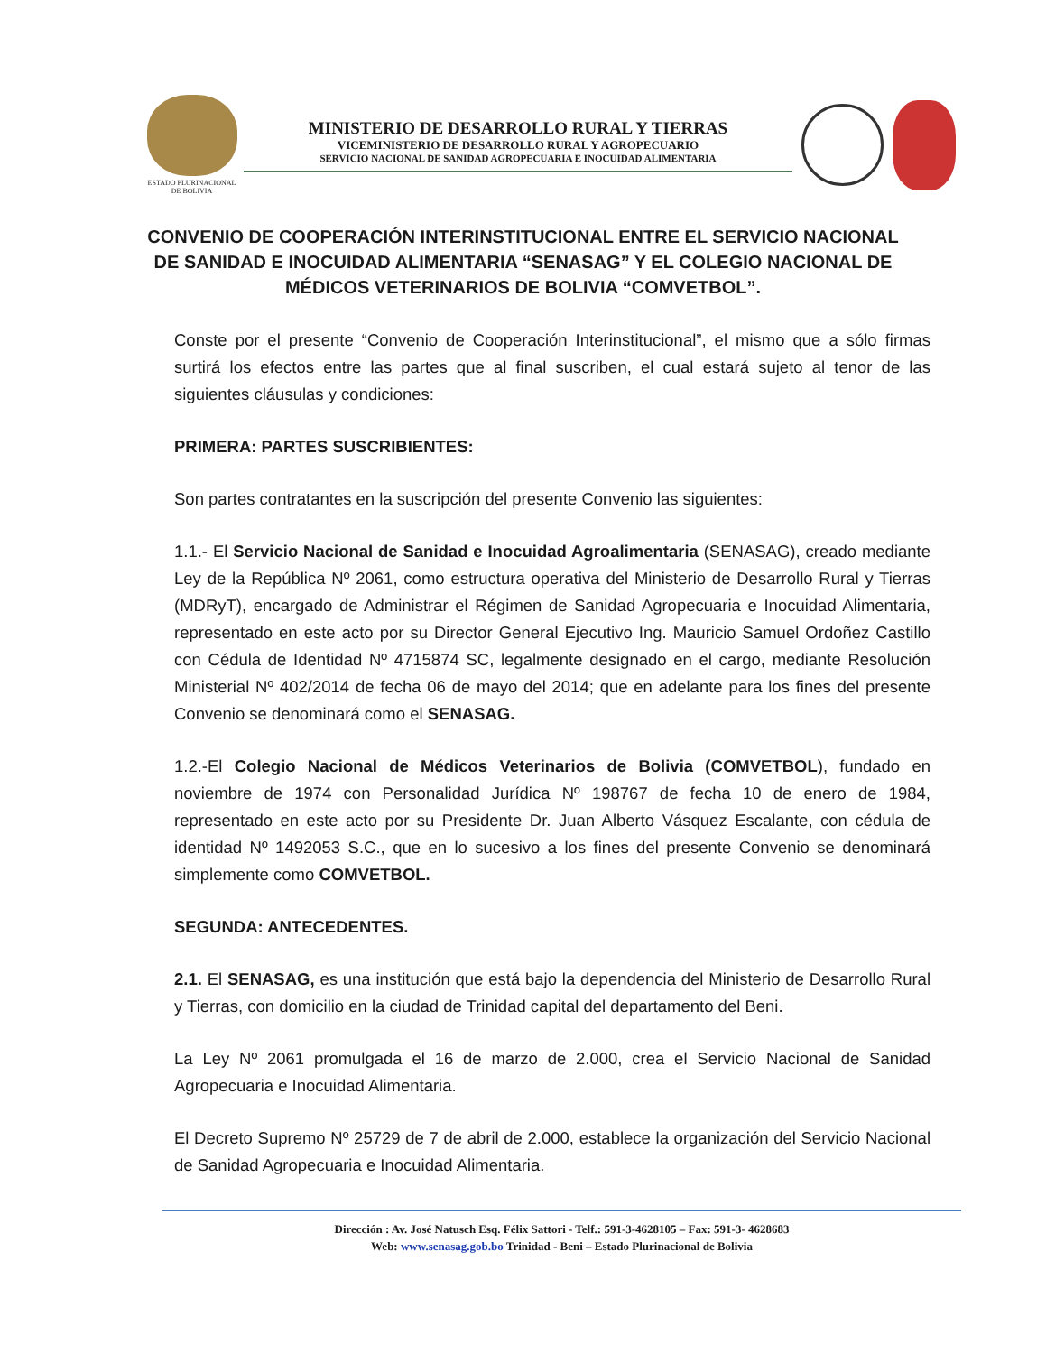ESTADO PLURINACIONAL
DE BOLIVIA
MINISTERIO DE DESARROLLO RURAL Y TIERRAS
VICEMINISTERIO DE DESARROLLO RURAL Y AGROPECUARIO
SERVICIO NACIONAL DE SANIDAD AGROPECUARIA E INOCUIDAD ALIMENTARIA
CONVENIO DE COOPERACIÓN INTERINSTITUCIONAL ENTRE EL SERVICIO NACIONAL DE SANIDAD E INOCUIDAD ALIMENTARIA “SENASAG” Y EL COLEGIO NACIONAL DE MÉDICOS VETERINARIOS DE BOLIVIA “COMVETBOL”.
Conste por el presente “Convenio de Cooperación Interinstitucional”, el mismo que a sólo firmas surtirá los efectos entre las partes que al final suscriben, el cual estará sujeto al tenor de las siguientes cláusulas y condiciones:
PRIMERA: PARTES SUSCRIBIENTES:
Son partes contratantes en la suscripción del presente Convenio las siguientes:
1.1.- El Servicio Nacional de Sanidad e Inocuidad Agroalimentaria (SENASAG), creado mediante Ley de la República Nº 2061, como estructura operativa del Ministerio de Desarrollo Rural y Tierras (MDRyT), encargado de Administrar el Régimen de Sanidad Agropecuaria e Inocuidad Alimentaria, representado en este acto por su Director General Ejecutivo Ing. Mauricio Samuel Ordoñez Castillo con Cédula de Identidad Nº 4715874 SC, legalmente designado en el cargo, mediante Resolución Ministerial Nº 402/2014 de fecha 06 de mayo del 2014; que en adelante para los fines del presente Convenio se denominará como el SENASAG.
1.2.-El Colegio Nacional de Médicos Veterinarios de Bolivia (COMVETBOL), fundado en noviembre de 1974 con Personalidad Jurídica Nº 198767 de fecha 10 de enero de 1984, representado en este acto por su Presidente Dr. Juan Alberto Vásquez Escalante, con cédula de identidad Nº 1492053 S.C., que en lo sucesivo a los fines del presente Convenio se denominará simplemente como COMVETBOL.
SEGUNDA: ANTECEDENTES.
2.1. El SENASAG, es una institución que está bajo la dependencia del Ministerio de Desarrollo Rural y Tierras, con domicilio en la ciudad de Trinidad capital del departamento del Beni.
La Ley Nº 2061 promulgada el 16 de marzo de 2.000, crea el Servicio Nacional de Sanidad Agropecuaria e Inocuidad Alimentaria.
El Decreto Supremo Nº 25729 de 7 de abril de 2.000, establece la organización del Servicio Nacional de Sanidad Agropecuaria e Inocuidad Alimentaria.
Dirección : Av. José Natusch Esq. Félix Sattori - Telf.: 591-3-4628105 – Fax: 591-3- 4628683
Web: www.senasag.gob.bo Trinidad - Beni – Estado Plurinacional de Bolivia